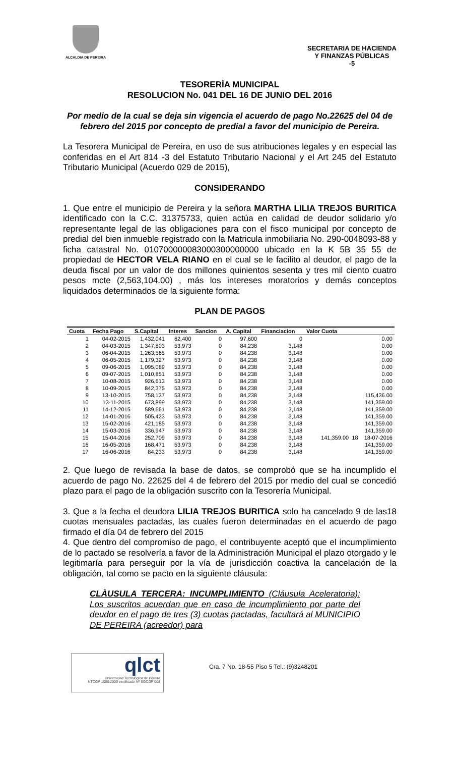ALCALDIA DE PEREIRA
SECRETARIA DE HACIENDA
Y FINANZAS PÚBLICAS
-5
TESORERÌA MUNICIPAL
RESOLUCION No. 041 DEL 16 DE JUNIO DEL 2016
Por medio de la cual se deja sin vigencia el acuerdo de pago No.22625 del 04 de febrero del 2015 por concepto de predial a favor del municipio de Pereira.
La Tesorera Municipal de Pereira, en uso de sus atribuciones legales y en especial las conferidas en el Art 814 -3 del Estatuto Tributario Nacional y el Art 245 del Estatuto Tributario Municipal (Acuerdo 029 de 2015),
CONSIDERANDO
1. Que entre el municipio de Pereira y la señora MARTHA LILIA TREJOS BURITICA identificado con la C.C. 31375733, quien actúa en calidad de deudor solidario y/o representante legal de las obligaciones para con el fisco municipal por concepto de predial del bien inmueble registrado con la Matricula inmobiliaria No. 290-0048093-88 y ficha catastral No. 010700000083000300000000 ubicado en la K 5B 35 55 de propiedad de HECTOR VELA RIANO en el cual se le facilito al deudor, el pago de la deuda fiscal por un valor de dos millones quinientos sesenta y tres mil ciento cuatro pesos mcte (2,563,104.00) , más los intereses moratorios y demás conceptos liquidados determinados de la siguiente forma:
PLAN DE PAGOS
| Cuota | Fecha Pago | S.Capital | Interes | Sancion | A. Capital | Financiacion | Valor Cuota |
| --- | --- | --- | --- | --- | --- | --- | --- |
| 1 | 04-02-2015 | 1,432,041 | 62,400 | 0 | 97,600 | 0 | 0.00 |
| 2 | 04-03-2015 | 1,347,803 | 53,973 | 0 | 84,238 | 3,148 | 0.00 |
| 3 | 06-04-2015 | 1,263,565 | 53,973 | 0 | 84,238 | 3,148 | 0.00 |
| 4 | 06-05-2015 | 1,179,327 | 53,973 | 0 | 84,238 | 3,148 | 0.00 |
| 5 | 09-06-2015 | 1,095,089 | 53,973 | 0 | 84,238 | 3,148 | 0.00 |
| 6 | 09-07-2015 | 1,010,851 | 53,973 | 0 | 84,238 | 3,148 | 0.00 |
| 7 | 10-08-2015 | 926,613 | 53,973 | 0 | 84,238 | 3,148 | 0.00 |
| 8 | 10-09-2015 | 842,375 | 53,973 | 0 | 84,238 | 3,148 | 0.00 |
| 9 | 13-10-2015 | 758,137 | 53,973 | 0 | 84,238 | 3,148 | 115,436.00 |
| 10 | 13-11-2015 | 673,899 | 53,973 | 0 | 84,238 | 3,148 | 141,359.00 |
| 11 | 14-12-2015 | 589,661 | 53,973 | 0 | 84,238 | 3,148 | 141,359.00 |
| 12 | 14-01-2016 | 505,423 | 53,973 | 0 | 84,238 | 3,148 | 141,359.00 |
| 13 | 15-02-2016 | 421,185 | 53,973 | 0 | 84,238 | 3,148 | 141,359.00 |
| 14 | 15-03-2016 | 336,947 | 53,973 | 0 | 84,238 | 3,148 | 141,359.00 |
| 15 | 15-04-2016 | 252,709 | 53,973 | 0 | 84,238 | 3,148 | 141,359.00 18 18-07-2016 |
| 16 | 16-05-2016 | 168,471 | 53,973 | 0 | 84,238 | 3,148 | 141,359.00 |
| 17 | 16-06-2016 | 84,233 | 53,973 | 0 | 84,238 | 3,148 | 141,359.00 |
2. Que luego de revisada la base de datos, se comprobó que se ha incumplido el acuerdo de pago No. 22625 del 4 de febrero del 2015 por medio del cual se concedió plazo para el pago de la obligación suscrito con la Tesorería Municipal.
3. Que a la fecha el deudora LILIA TREJOS BURITICA solo ha cancelado 9 de las18 cuotas mensuales pactadas, las cuales fueron determinadas en el acuerdo de pago firmado el día 04 de febrero del 2015
4. Que dentro del compromiso de pago, el contribuyente aceptó que el incumplimiento de lo pactado se resolvería a favor de la Administración Municipal el plazo otorgado y le legitimaría para perseguir por la vía de jurisdicción coactiva la cancelación de la obligación, tal como se pacto en la siguiente cláusula:
CLÀUSULA TERCERA: INCUMPLIMIENTO (Cláusula Aceleratoria): Los suscritos acuerdan que en caso de incumplimiento por parte del deudor en el pago de tres (3) cuotas pactadas, facultará al MUNICIPIO DE PEREIRA (acreedor) para
qlct
Universidad Tecnológica de Pereira
NTCGP 1000:2009 certificado Nº SGCGP 008
Cra. 7 No. 18-55 Piso 5 Tel.: (9)3248201